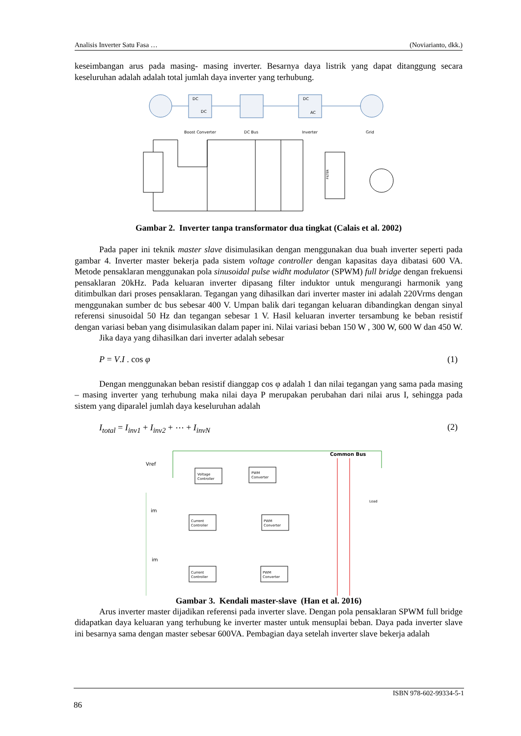Analisis Inverter Satu Fasa … (Noviarianto, dkk.)
keseimbangan arus pada masing- masing inverter. Besarnya daya listrik yang dapat ditanggung secara keseluruhan adalah adalah total jumlah daya inverter yang terhubung.
DC
DC
DC
AC
Boost Converter
DC Bus
Inverter
Grid
FILTER
Gambar 2. Inverter tanpa transformator dua tingkat (Calais et al. 2002)
Pada paper ini teknik master slave disimulasikan dengan menggunakan dua buah inverter seperti pada gambar 4. Inverter master bekerja pada sistem voltage controller dengan kapasitas daya dibatasi 600 VA. Metode pensaklaran menggunakan pola sinusoidal pulse widht modulator (SPWM) full bridge dengan frekuensi pensaklaran 20kHz. Pada keluaran inverter dipasang filter induktor untuk mengurangi harmonik yang ditimbulkan dari proses pensaklaran. Tegangan yang dihasilkan dari inverter master ini adalah 220Vrms dengan menggunakan sumber dc bus sebesar 400 V. Umpan balik dari tegangan keluaran dibandingkan dengan sinyal referensi sinusoidal 50 Hz dan tegangan sebesar 1 V. Hasil keluaran inverter tersambung ke beban resistif dengan variasi beban yang disimulasikan dalam paper ini. Nilai variasi beban 150 W , 300 W, 600 W dan 450 W.
Jika daya yang dihasilkan dari inverter adalah sebesar
P = V.I . cos φ (1)
Dengan menggunakan beban resistif dianggap cos φ adalah 1 dan nilai tegangan yang sama pada masing – masing inverter yang terhubung maka nilai daya P merupakan perubahan dari nilai arus I, sehingga pada sistem yang diparalel jumlah daya keseluruhan adalah
I<sub>total</sub> = I<sub>inv1</sub> + I<sub>inv2</sub> + ⋯ + I<sub>invN</sub> (2)
Voltage
Controller
PWM
Converter
Current
Controller
PWM
Converter
Current
Controller
PWM
Converter
Load
Vref
Common Bus
im
im
Gambar 3. Kendali master-slave (Han et al. 2016)
Arus inverter master dijadikan referensi pada inverter slave. Dengan pola pensaklaran SPWM full bridge didapatkan daya keluaran yang terhubung ke inverter master untuk mensuplai beban. Daya pada inverter slave ini besarnya sama dengan master sebesar 600VA. Pembagian daya setelah inverter slave bekerja adalah
ISBN 978-602-99334-5-1
86